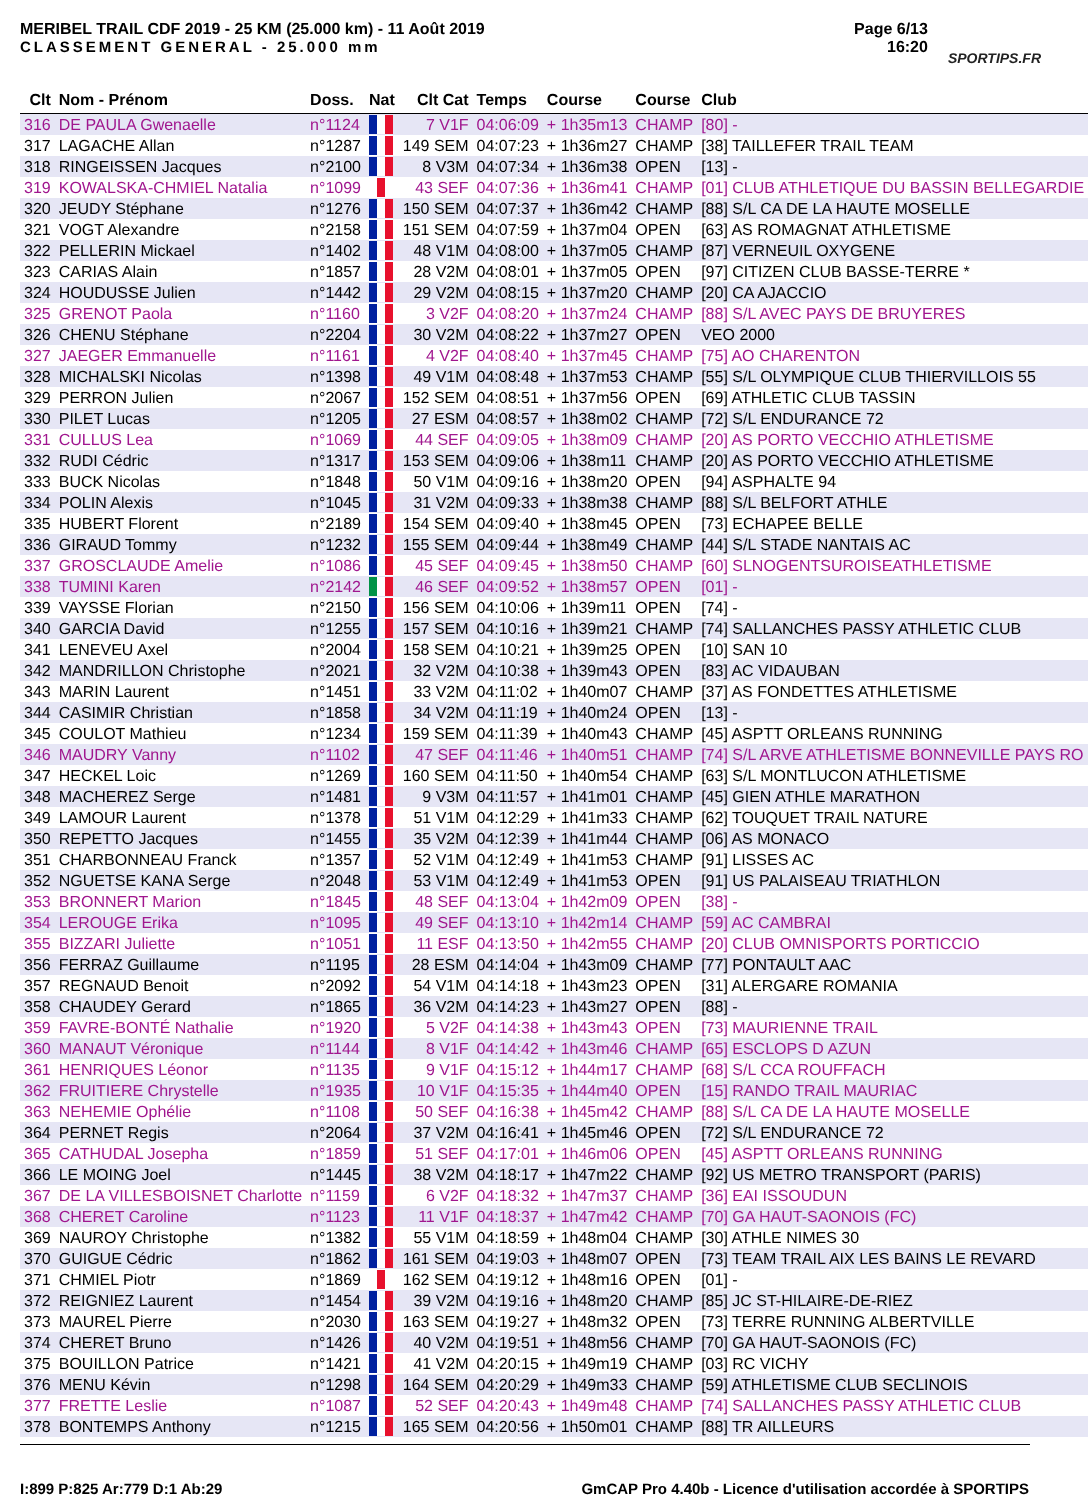MERIBEL TRAIL CDF 2019 - 25 KM (25.000 km) - 11 Août 2019
CLASSEMENT GENERAL - 25.000 mm
Page 6/13
16:20
SPORTIPS.FR
| Clt | Nom - Prénom | Doss. | Nat | Clt Cat | Temps | Course | Course | Club |
| --- | --- | --- | --- | --- | --- | --- | --- | --- |
| 316 | DE PAULA Gwenaelle | n°1124 | | 7 V1F | 04:06:09 | + 1h35m13 | CHAMP | [80] - |
| 317 | LAGACHE Allan | n°1287 | | 149 SEM | 04:07:23 | + 1h36m27 | CHAMP | [38] TAILLEFER TRAIL TEAM |
| 318 | RINGEISSEN Jacques | n°2100 | | 8 V3M | 04:07:34 | + 1h36m38 | OPEN | [13] - |
| 319 | KOWALSKA-CHMIEL Natalia | n°1099 | | 43 SEF | 04:07:36 | + 1h36m41 | CHAMP | [01] CLUB ATHLETIQUE DU BASSIN BELLEGARDIE |
| 320 | JEUDY Stéphane | n°1276 | | 150 SEM | 04:07:37 | + 1h36m42 | CHAMP | [88] S/L CA DE LA HAUTE MOSELLE |
| 321 | VOGT Alexandre | n°2158 | | 151 SEM | 04:07:59 | + 1h37m04 | OPEN | [63] AS ROMAGNAT ATHLETISME |
| 322 | PELLERIN Mickael | n°1402 | | 48 V1M | 04:08:00 | + 1h37m05 | CHAMP | [87] VERNEUIL OXYGENE |
| 323 | CARIAS Alain | n°1857 | | 28 V2M | 04:08:01 | + 1h37m05 | OPEN | [97] CITIZEN CLUB BASSE-TERRE * |
| 324 | HOUDUSSE Julien | n°1442 | | 29 V2M | 04:08:15 | + 1h37m20 | CHAMP | [20] CA AJACCIO |
| 325 | GRENOT Paola | n°1160 | | 3 V2F | 04:08:20 | + 1h37m24 | CHAMP | [88] S/L AVEC PAYS DE BRUYERES |
| 326 | CHENU Stéphane | n°2204 | | 30 V2M | 04:08:22 | + 1h37m27 | OPEN | VEO 2000 |
| 327 | JAEGER Emmanuelle | n°1161 | | 4 V2F | 04:08:40 | + 1h37m45 | CHAMP | [75] AO CHARENTON |
| 328 | MICHALSKI Nicolas | n°1398 | | 49 V1M | 04:08:48 | + 1h37m53 | CHAMP | [55] S/L OLYMPIQUE CLUB THIERVILLOIS 55 |
| 329 | PERRON Julien | n°2067 | | 152 SEM | 04:08:51 | + 1h37m56 | OPEN | [69] ATHLETIC CLUB TASSIN |
| 330 | PILET Lucas | n°1205 | | 27 ESM | 04:08:57 | + 1h38m02 | CHAMP | [72] S/L ENDURANCE 72 |
| 331 | CULLUS Lea | n°1069 | | 44 SEF | 04:09:05 | + 1h38m09 | CHAMP | [20] AS PORTO VECCHIO ATHLETISME |
| 332 | RUDI Cédric | n°1317 | | 153 SEM | 04:09:06 | + 1h38m11 | CHAMP | [20] AS PORTO VECCHIO ATHLETISME |
| 333 | BUCK Nicolas | n°1848 | | 50 V1M | 04:09:16 | + 1h38m20 | OPEN | [94] ASPHALTE 94 |
| 334 | POLIN Alexis | n°1045 | | 31 V2M | 04:09:33 | + 1h38m38 | CHAMP | [88] S/L BELFORT ATHLE |
| 335 | HUBERT Florent | n°2189 | | 154 SEM | 04:09:40 | + 1h38m45 | OPEN | [73] ECHAPEE BELLE |
| 336 | GIRAUD Tommy | n°1232 | | 155 SEM | 04:09:44 | + 1h38m49 | CHAMP | [44] S/L STADE NANTAIS AC |
| 337 | GROSCLAUDE Amelie | n°1086 | | 45 SEF | 04:09:45 | + 1h38m50 | CHAMP | [60] SLNOGENTSUROISEATHLETISME |
| 338 | TUMINI Karen | n°2142 | | 46 SEF | 04:09:52 | + 1h38m57 | OPEN | [01] - |
| 339 | VAYSSE Florian | n°2150 | | 156 SEM | 04:10:06 | + 1h39m11 | OPEN | [74] - |
| 340 | GARCIA David | n°1255 | | 157 SEM | 04:10:16 | + 1h39m21 | CHAMP | [74] SALLANCHES PASSY ATHLETIC CLUB |
| 341 | LENEVEU Axel | n°2004 | | 158 SEM | 04:10:21 | + 1h39m25 | OPEN | [10] SAN 10 |
| 342 | MANDRILLON Christophe | n°2021 | | 32 V2M | 04:10:38 | + 1h39m43 | OPEN | [83] AC VIDAUBAN |
| 343 | MARIN Laurent | n°1451 | | 33 V2M | 04:11:02 | + 1h40m07 | CHAMP | [37] AS FONDETTES ATHLETISME |
| 344 | CASIMIR Christian | n°1858 | | 34 V2M | 04:11:19 | + 1h40m24 | OPEN | [13] - |
| 345 | COULOT Mathieu | n°1234 | | 159 SEM | 04:11:39 | + 1h40m43 | CHAMP | [45] ASPTT ORLEANS RUNNING |
| 346 | MAUDRY Vanny | n°1102 | | 47 SEF | 04:11:46 | + 1h40m51 | CHAMP | [74] S/L ARVE ATHLETISME BONNEVILLE PAYS RO |
| 347 | HECKEL Loic | n°1269 | | 160 SEM | 04:11:50 | + 1h40m54 | CHAMP | [63] S/L MONTLUCON ATHLETISME |
| 348 | MACHEREZ Serge | n°1481 | | 9 V3M | 04:11:57 | + 1h41m01 | CHAMP | [45] GIEN ATHLE MARATHON |
| 349 | LAMOUR Laurent | n°1378 | | 51 V1M | 04:12:29 | + 1h41m33 | CHAMP | [62] TOUQUET TRAIL NATURE |
| 350 | REPETTO Jacques | n°1455 | | 35 V2M | 04:12:39 | + 1h41m44 | CHAMP | [06] AS MONACO |
| 351 | CHARBONNEAU Franck | n°1357 | | 52 V1M | 04:12:49 | + 1h41m53 | CHAMP | [91] LISSES AC |
| 352 | NGUETSE KANA Serge | n°2048 | | 53 V1M | 04:12:49 | + 1h41m53 | OPEN | [91] US PALAISEAU TRIATHLON |
| 353 | BRONNERT Marion | n°1845 | | 48 SEF | 04:13:04 | + 1h42m09 | OPEN | [38] - |
| 354 | LEROUGE Erika | n°1095 | | 49 SEF | 04:13:10 | + 1h42m14 | CHAMP | [59] AC CAMBRAI |
| 355 | BIZZARI Juliette | n°1051 | | 11 ESF | 04:13:50 | + 1h42m55 | CHAMP | [20] CLUB OMNISPORTS PORTICCIO |
| 356 | FERRAZ Guillaume | n°1195 | | 28 ESM | 04:14:04 | + 1h43m09 | CHAMP | [77] PONTAULT AAC |
| 357 | REGNAUD Benoit | n°2092 | | 54 V1M | 04:14:18 | + 1h43m23 | OPEN | [31] ALERGARE ROMANIA |
| 358 | CHAUDEY Gerard | n°1865 | | 36 V2M | 04:14:23 | + 1h43m27 | OPEN | [88] - |
| 359 | FAVRE-BONTÉ Nathalie | n°1920 | | 5 V2F | 04:14:38 | + 1h43m43 | OPEN | [73] MAURIENNE TRAIL |
| 360 | MANAUT Véronique | n°1144 | | 8 V1F | 04:14:42 | + 1h43m46 | CHAMP | [65] ESCLOPS D AZUN |
| 361 | HENRIQUES Léonor | n°1135 | | 9 V1F | 04:15:12 | + 1h44m17 | CHAMP | [68] S/L CCA ROUFFACH |
| 362 | FRUITIERE Chrystelle | n°1935 | | 10 V1F | 04:15:35 | + 1h44m40 | OPEN | [15] RANDO TRAIL MAURIAC |
| 363 | NEHEMIE Ophélie | n°1108 | | 50 SEF | 04:16:38 | + 1h45m42 | CHAMP | [88] S/L CA DE LA HAUTE MOSELLE |
| 364 | PERNET Regis | n°2064 | | 37 V2M | 04:16:41 | + 1h45m46 | OPEN | [72] S/L ENDURANCE 72 |
| 365 | CATHUDAL Josepha | n°1859 | | 51 SEF | 04:17:01 | + 1h46m06 | OPEN | [45] ASPTT ORLEANS RUNNING |
| 366 | LE MOING Joel | n°1445 | | 38 V2M | 04:18:17 | + 1h47m22 | CHAMP | [92] US METRO TRANSPORT (PARIS) |
| 367 | DE LA VILLESBOISNET Charlotte | n°1159 | | 6 V2F | 04:18:32 | + 1h47m37 | CHAMP | [36] EAI ISSOUDUN |
| 368 | CHERET Caroline | n°1123 | | 11 V1F | 04:18:37 | + 1h47m42 | CHAMP | [70] GA HAUT-SAONOIS (FC) |
| 369 | NAUROY Christophe | n°1382 | | 55 V1M | 04:18:59 | + 1h48m04 | CHAMP | [30] ATHLE NIMES 30 |
| 370 | GUIGUE Cédric | n°1862 | | 161 SEM | 04:19:03 | + 1h48m07 | OPEN | [73] TEAM TRAIL AIX LES BAINS LE REVARD |
| 371 | CHMIEL Piotr | n°1869 | | 162 SEM | 04:19:12 | + 1h48m16 | OPEN | [01] - |
| 372 | REIGNIEZ Laurent | n°1454 | | 39 V2M | 04:19:16 | + 1h48m20 | CHAMP | [85] JC ST-HILAIRE-DE-RIEZ |
| 373 | MAUREL Pierre | n°2030 | | 163 SEM | 04:19:27 | + 1h48m32 | OPEN | [73] TERRE RUNNING ALBERTVILLE |
| 374 | CHERET Bruno | n°1426 | | 40 V2M | 04:19:51 | + 1h48m56 | CHAMP | [70] GA HAUT-SAONOIS (FC) |
| 375 | BOUILLON Patrice | n°1421 | | 41 V2M | 04:20:15 | + 1h49m19 | CHAMP | [03] RC VICHY |
| 376 | MENU Kévin | n°1298 | | 164 SEM | 04:20:29 | + 1h49m33 | CHAMP | [59] ATHLETISME CLUB SECLINOIS |
| 377 | FRETTE Leslie | n°1087 | | 52 SEF | 04:20:43 | + 1h49m48 | CHAMP | [74] SALLANCHES PASSY ATHLETIC CLUB |
| 378 | BONTEMPS Anthony | n°1215 | | 165 SEM | 04:20:56 | + 1h50m01 | CHAMP | [88] TR AILLEURS |
I:899 P:825 Ar:779 D:1 Ab:29 GmCAP Pro 4.40b - Licence d'utilisation accordée à SPORTIPS